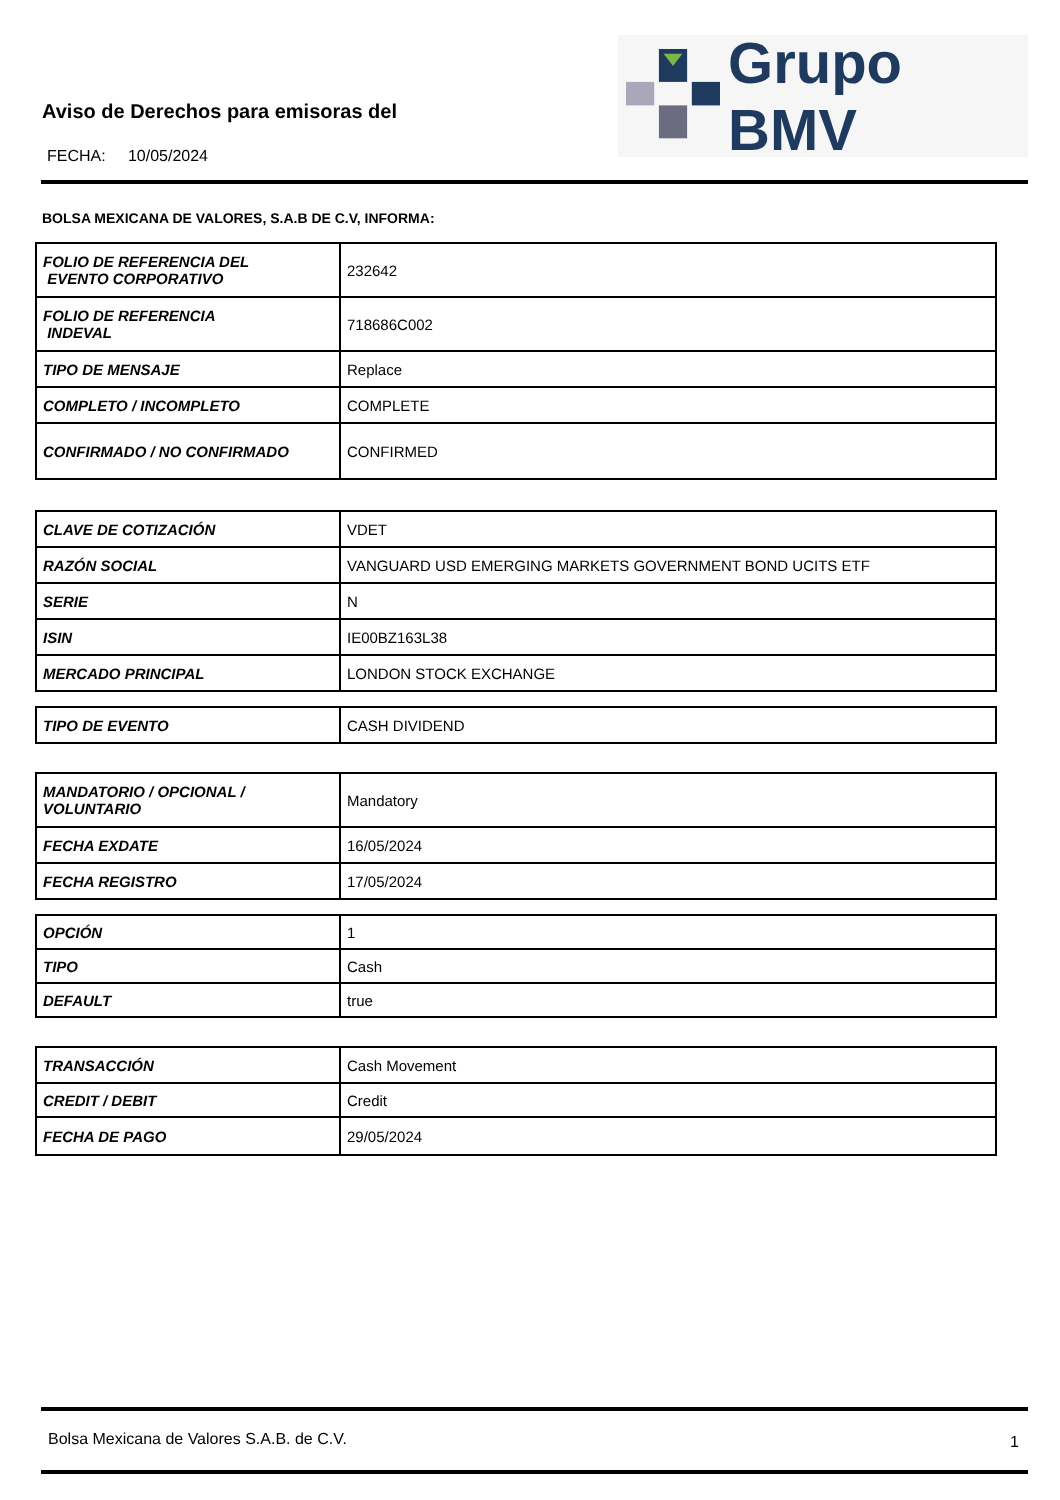Aviso de Derechos para emisoras del
FECHA: 10/05/2024
Grupo BMV
BOLSA MEXICANA DE VALORES, S.A.B DE C.V, INFORMA:
| FOLIO DE REFERENCIA DEL EVENTO CORPORATIVO | 232642 |
| FOLIO DE REFERENCIA INDEVAL | 718686C002 |
| TIPO DE MENSAJE | Replace |
| COMPLETO / INCOMPLETO | COMPLETE |
| CONFIRMADO / NO CONFIRMADO | CONFIRMED |
| CLAVE DE COTIZACIÓN | VDET |
| RAZÓN SOCIAL | VANGUARD USD EMERGING MARKETS GOVERNMENT BOND UCITS ETF |
| SERIE | N |
| ISIN | IE00BZ163L38 |
| MERCADO PRINCIPAL | LONDON STOCK EXCHANGE |
| TIPO DE EVENTO | CASH DIVIDEND |
| MANDATORIO / OPCIONAL / VOLUNTARIO | Mandatory |
| FECHA EXDATE | 16/05/2024 |
| FECHA REGISTRO | 17/05/2024 |
| OPCIÓN | 1 |
| TIPO | Cash |
| DEFAULT | true |
| TRANSACCIÓN | Cash Movement |
| CREDIT / DEBIT | Credit |
| FECHA DE PAGO | 29/05/2024 |
Bolsa Mexicana de Valores S.A.B. de C.V.
1